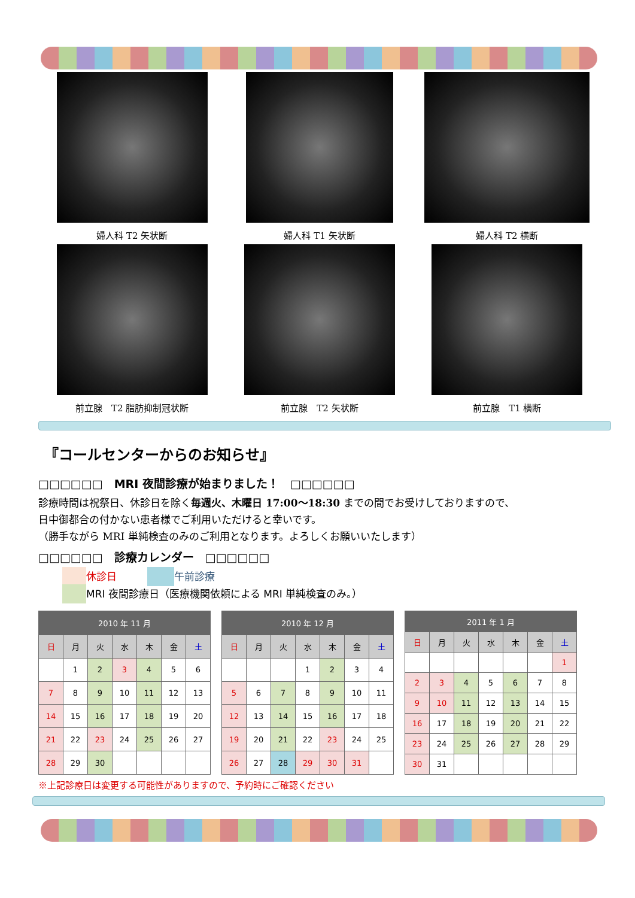婦人科 T2 矢状断 婦人科 T1 矢状断 婦人科 T2 横断
前立腺　T2 脂肪抑制冠状断 前立腺　T2 矢状断 前立腺　T1 横断
『コールセンターからのお知らせ』
□□□□□□　MRI 夜間診療が始まりました！　□□□□□□
診療時間は祝祭日、休診日を除く毎週火、木曜日 17:00～18:30 までの間でお受けしておりますので、
日中御都合の付かない患者様でご利用いただけると幸いです。
（勝手ながら MRI 単純検査のみのご利用となります。よろしくお願いいたします）
□□□□□□　診療カレンダー　□□□□□□
休診日　　　 午前診療
MRI 夜間診療日（医療機関依頼による MRI 単純検査のみ。）
| 2010 年 11 月 | | | | | | |
| --- | --- | --- | --- | --- | --- | --- |
| 日 | 月 | 火 | 水 | 木 | 金 | 土 |
| | 1 | 2 | 3 | 4 | 5 | 6 |
| 7 | 8 | 9 | 10 | 11 | 12 | 13 |
| 14 | 15 | 16 | 17 | 18 | 19 | 20 |
| 21 | 22 | 23 | 24 | 25 | 26 | 27 |
| 28 | 29 | 30 | | | | |
| 2010 年 12 月 | | | | | | |
| --- | --- | --- | --- | --- | --- | --- |
| 日 | 月 | 火 | 水 | 木 | 金 | 土 |
| | | | 1 | 2 | 3 | 4 |
| 5 | 6 | 7 | 8 | 9 | 10 | 11 |
| 12 | 13 | 14 | 15 | 16 | 17 | 18 |
| 19 | 20 | 21 | 22 | 23 | 24 | 25 |
| 26 | 27 | 28 | 29 | 30 | 31 | |
| 2011 年 1 月 | | | | | | |
| --- | --- | --- | --- | --- | --- | --- |
| 日 | 月 | 火 | 水 | 木 | 金 | 土 |
| | | | | | | 1 |
| 2 | 3 | 4 | 5 | 6 | 7 | 8 |
| 9 | 10 | 11 | 12 | 13 | 14 | 15 |
| 16 | 17 | 18 | 19 | 20 | 21 | 22 |
| 23 | 24 | 25 | 26 | 27 | 28 | 29 |
| 30 | 31 | | | | | |
※上記診療日は変更する可能性がありますので、予約時にご確認ください